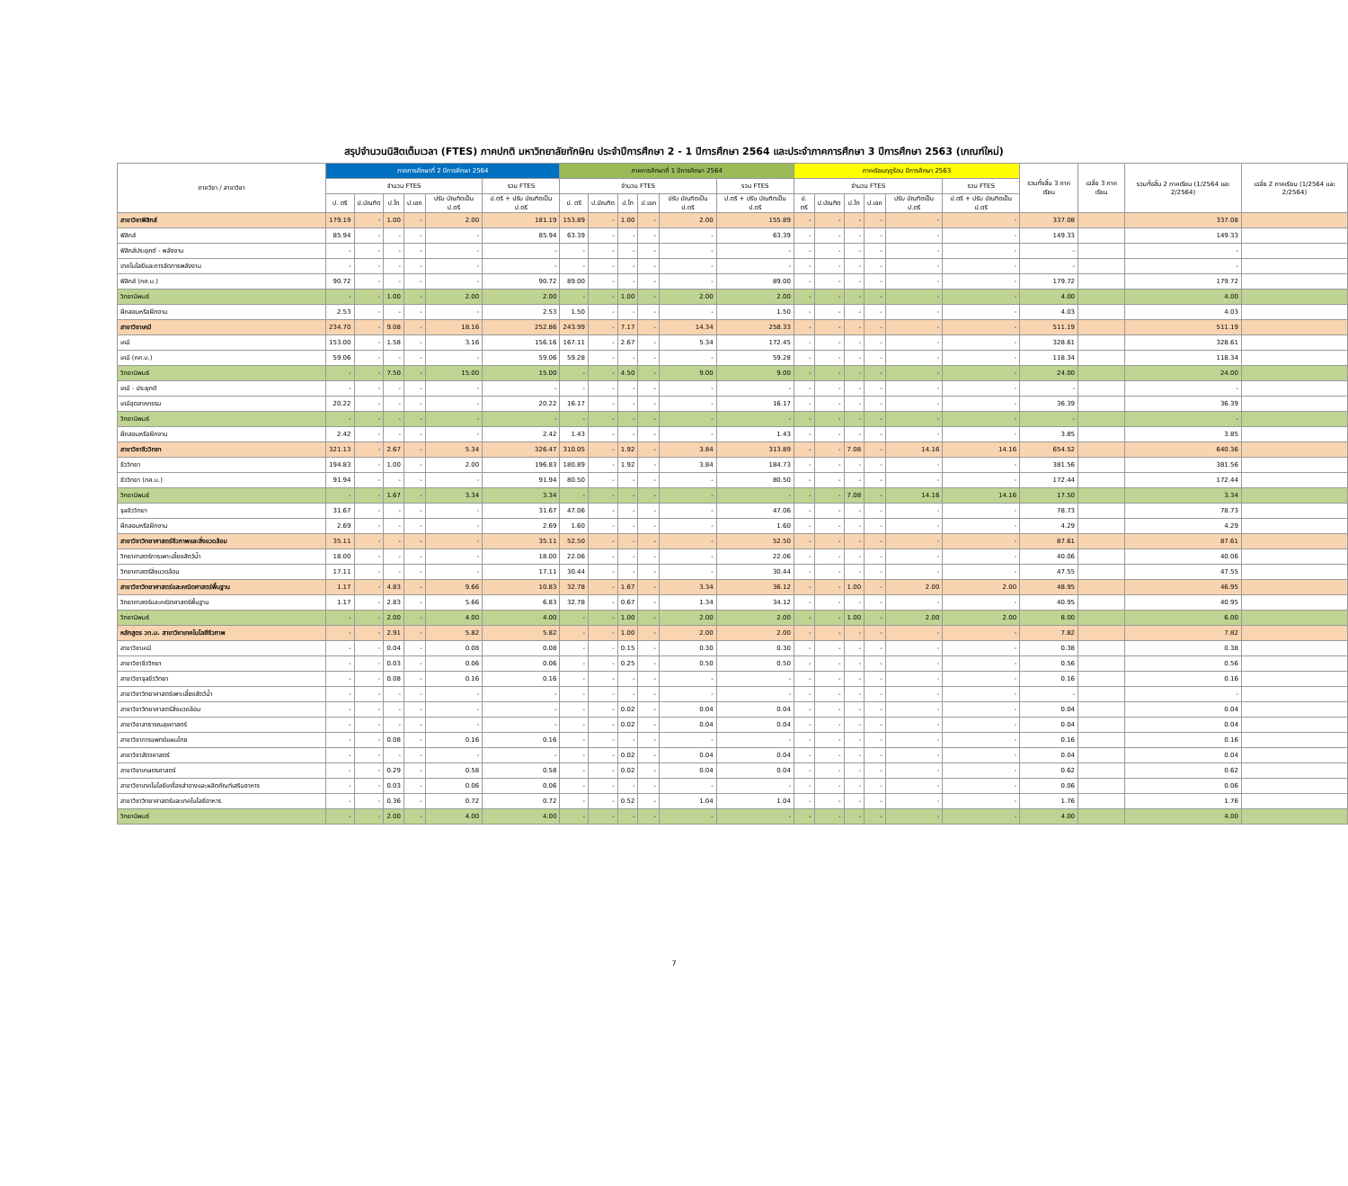สรุปจำนวนนิสิตเต็มเวลา (FTES) ภาคปกติ มหาวิทยาลัยทักษิณ ประจำปีการศึกษา 2 - 1 ปีการศึกษา 2564 และประจำภาคการศึกษา 3 ปีการศึกษา 2563 (เกณฑ์ใหม่)
| ภาควิชา / สาขาวิชา | ภาคการศึกษาที่ 2 ปีการศึกษา 2564 | | | | | | ภาคการศึกษาที่ 1 ปีการศึกษา 2564 | | | | | | ภาคเรียนฤดูร้อน ปีการศึกษา 2563 | | | | | | รวมทั้งสิ้น 3 ภาคเรียน | เฉลี่ย 3 ภาคเรียน | รวมทั้งสิ้น 2 ภาคเรียน (1/2564 และ 2/2564) | เฉลี่ย 2 ภาคเรียน (1/2564 และ 2/2564) |
| --- | --- | --- | --- | --- | --- | --- | --- | --- | --- | --- | --- | --- | --- | --- | --- | --- | --- | --- | --- | --- | --- | --- |
| | จำนวน FTES | | | | | รวม FTES | จำนวน FTES | | | | | รวม FTES | จำนวน FTES | | | | | รวม FTES | | | | |
| | ป. ตรี | ป.บัณฑิต | ป.โท | ป.เอก | ปรับ บัณฑิตเป็น ป.ตรี | ป.ตรี + ปรับ บัณฑิตเป็น ป.ตรี | ป. ตรี | ป.บัณฑิต | ป.โท | ป.เอก | ปรับ บัณฑิตเป็น ป.ตรี | ป.ตรี + ปรับ บัณฑิตเป็น ป.ตรี | ป. ตรี | ป.บัณฑิต | ป.โท | ป.เอก | ปรับ บัณฑิตเป็น ป.ตรี | ป.ตรี + ปรับ บัณฑิตเป็น ป.ตรี | | | | |
| สาขาวิชาฟิสิกส์ | 179.19 | - | 1.00 | - | 2.00 | 181.19 | 153.89 | - | 1.00 | - | 2.00 | 155.89 | - | - | - | - | - | - | 337.08 | | 337.08 | |
| ฟิสิกส์ | 85.94 | - | - | - | - | 85.94 | 63.39 | - | - | - | - | 63.39 | - | - | - | - | - | - | 149.33 | | 149.33 | |
| ฟิสิกส์ประยุกต์ - พลังงาน | - | - | - | - | - | - | - | - | - | - | - | - | - | - | - | - | - | - | - | | - | |
| เทคโนโลยีและการจัดการพลังงาน | - | - | - | - | - | - | - | - | - | - | - | - | - | - | - | - | - | - | - | | - | |
| ฟิสิกส์ (กศ.บ.) | 90.72 | - | - | - | - | 90.72 | 89.00 | - | - | - | - | 89.00 | - | - | - | - | - | - | 179.72 | | 179.72 | |
| วิทยานิพนธ์ | - | - | 1.00 | - | 2.00 | 2.00 | - | - | 1.00 | - | 2.00 | 2.00 | - | - | - | - | - | - | 4.00 | | 4.00 | |
| ฝึกสอนหรือฝึกงาน | 2.53 | - | - | - | - | 2.53 | 1.50 | - | - | - | - | 1.50 | - | - | - | - | - | - | 4.03 | | 4.03 | |
| สาขาวิชาเคมี | 234.70 | - | 9.08 | - | 18.16 | 252.86 | 243.99 | - | 7.17 | - | 14.34 | 258.33 | - | - | - | - | - | - | 511.19 | | 511.19 | |
| เคมี | 153.00 | - | 1.58 | - | 3.16 | 156.16 | 167.11 | - | 2.67 | - | 5.34 | 172.45 | - | - | - | - | - | - | 328.61 | | 328.61 | |
| เคมี (กศ.บ.) | 59.06 | - | - | - | - | 59.06 | 59.28 | - | - | - | - | 59.28 | - | - | - | - | - | - | 118.34 | | 118.34 | |
| วิทยานิพนธ์ | - | - | 7.50 | - | 15.00 | 15.00 | - | - | 4.50 | - | 9.00 | 9.00 | - | - | - | - | - | - | 24.00 | | 24.00 | |
| เคมี - ประยุกต์ | - | - | - | - | - | - | - | - | - | - | - | - | - | - | - | - | - | - | - | | - | |
| เคมีอุตสาหกรรม | 20.22 | - | - | - | - | 20.22 | 16.17 | - | - | - | - | 16.17 | - | - | - | - | - | - | 36.39 | | 36.39 | |
| วิทยานิพนธ์ | - | - | - | - | - | - | - | - | - | - | - | - | - | - | - | - | - | - | - | | - | |
| ฝึกสอนหรือฝึกงาน | 2.42 | - | - | - | - | 2.42 | 1.43 | - | - | - | - | 1.43 | - | - | - | - | - | - | 3.85 | | 3.85 | |
| สาขาวิชาชีววิทยา | 321.13 | - | 2.67 | - | 5.34 | 326.47 | 310.05 | - | 1.92 | - | 3.84 | 313.89 | - | - | 7.08 | - | 14.16 | 14.16 | 654.52 | | 640.36 | |
| ชีววิทยา | 194.83 | - | 1.00 | - | 2.00 | 196.83 | 180.89 | - | 1.92 | - | 3.84 | 184.73 | - | - | - | - | - | - | 381.56 | | 381.56 | |
| ชีววิทยา (กศ.บ.) | 91.94 | - | - | - | - | 91.94 | 80.50 | - | - | - | - | 80.50 | - | - | - | - | - | - | 172.44 | | 172.44 | |
| วิทยานิพนธ์ | - | - | 1.67 | - | 3.34 | 3.34 | - | - | - | - | - | - | - | - | 7.08 | - | 14.16 | 14.16 | 17.50 | | 3.34 | |
| จุลชีววิทยา | 31.67 | - | - | - | - | 31.67 | 47.06 | - | - | - | - | 47.06 | - | - | - | - | - | - | 78.73 | | 78.73 | |
| ฝึกสอนหรือฝึกงาน | 2.69 | - | - | - | - | 2.69 | 1.60 | - | - | - | - | 1.60 | - | - | - | - | - | - | 4.29 | | 4.29 | |
| สาขาวิชาวิทยาศาสตร์ชีวภาพและสิ่งแวดล้อม | 35.11 | - | - | - | - | 35.11 | 52.50 | - | - | - | - | 52.50 | - | - | - | - | - | - | 87.61 | | 87.61 | |
| วิทยาศาสตร์การเพาะเลี้ยงสัตว์น้ำ | 18.00 | - | - | - | - | 18.00 | 22.06 | - | - | - | - | 22.06 | - | - | - | - | - | - | 40.06 | | 40.06 | |
| วิทยาศาสตร์สิ่งแวดล้อม | 17.11 | - | - | - | - | 17.11 | 30.44 | - | - | - | - | 30.44 | - | - | - | - | - | - | 47.55 | | 47.55 | |
| สาขาวิชาวิทยาศาสตร์และคณิตศาสตร์พื้นฐาน | 1.17 | - | 4.83 | - | 9.66 | 10.83 | 32.78 | - | 1.67 | - | 3.34 | 36.12 | - | - | 1.00 | - | 2.00 | 2.00 | 48.95 | | 46.95 | |
| วิทยาศาสตร์และคณิตศาสตร์พื้นฐาน | 1.17 | - | 2.83 | - | 5.66 | 6.83 | 32.78 | - | 0.67 | - | 1.34 | 34.12 | - | - | - | - | - | - | 40.95 | | 40.95 | |
| วิทยานิพนธ์ | - | - | 2.00 | - | 4.00 | 4.00 | - | - | 1.00 | - | 2.00 | 2.00 | - | - | 1.00 | - | 2.00 | 2.00 | 8.00 | | 6.00 | |
| หลักสูตร วท.ม. สาขาวิชาเทคโนโลยีชีวภาพ | - | - | 2.91 | - | 5.82 | 5.82 | - | - | 1.00 | - | 2.00 | 2.00 | - | - | - | - | - | - | 7.82 | | 7.82 | |
| สาขาวิชาเคมี | - | - | 0.04 | - | 0.08 | 0.08 | - | - | 0.15 | - | 0.30 | 0.30 | - | - | - | - | - | - | 0.38 | | 0.38 | |
| สาขาวิชาชีววิทยา | - | - | 0.03 | - | 0.06 | 0.06 | - | - | 0.25 | - | 0.50 | 0.50 | - | - | - | - | - | - | 0.56 | | 0.56 | |
| สาขาวิชาจุลชีววิทยา | - | - | 0.08 | - | 0.16 | 0.16 | - | - | - | - | - | - | - | - | - | - | - | - | 0.16 | | 0.16 | |
| สาขาวิชาวิทยาศาสตร์เพาะเลี้ยงสัตว์น้ำ | - | - | - | - | - | - | - | - | - | - | - | - | - | - | - | - | - | - | - | | - | |
| สาขาวิชาวิทยาศาสตร์สิ่งแวดล้อม | - | - | - | - | - | - | - | - | 0.02 | - | 0.04 | 0.04 | - | - | - | - | - | - | 0.04 | | 0.04 | |
| สาขาวิชาสาธารณสุขศาสตร์ | - | - | - | - | - | - | - | - | 0.02 | - | 0.04 | 0.04 | - | - | - | - | - | - | 0.04 | | 0.04 | |
| สาขาวิชาการแพทย์แผนไทย | - | - | 0.08 | - | 0.16 | 0.16 | - | - | - | - | - | - | - | - | - | - | - | - | 0.16 | | 0.16 | |
| สาขาวิชาสัตวศาสตร์ | - | - | - | - | - | - | - | - | 0.02 | - | 0.04 | 0.04 | - | - | - | - | - | - | 0.04 | | 0.04 | |
| สาขาวิชาเกษตรศาสตร์ | - | - | 0.29 | - | 0.58 | 0.58 | - | - | 0.02 | - | 0.04 | 0.04 | - | - | - | - | - | - | 0.62 | | 0.62 | |
| สาขาวิชาเทคโนโลยีเครื่องสำอางและผลิตภัณฑ์เสริมอาหาร | - | - | 0.03 | - | 0.06 | 0.06 | - | - | - | - | - | - | - | - | - | - | - | - | 0.06 | | 0.06 | |
| สาขาวิชาวิทยาศาสตร์และเทคโนโลยีอาหาร | - | - | 0.36 | - | 0.72 | 0.72 | - | - | 0.52 | - | 1.04 | 1.04 | - | - | - | - | - | - | 1.76 | | 1.76 | |
| วิทยานิพนธ์ | - | - | 2.00 | - | 4.00 | 4.00 | - | - | - | - | - | - | - | - | - | - | - | - | 4.00 | | 4.00 | |
7